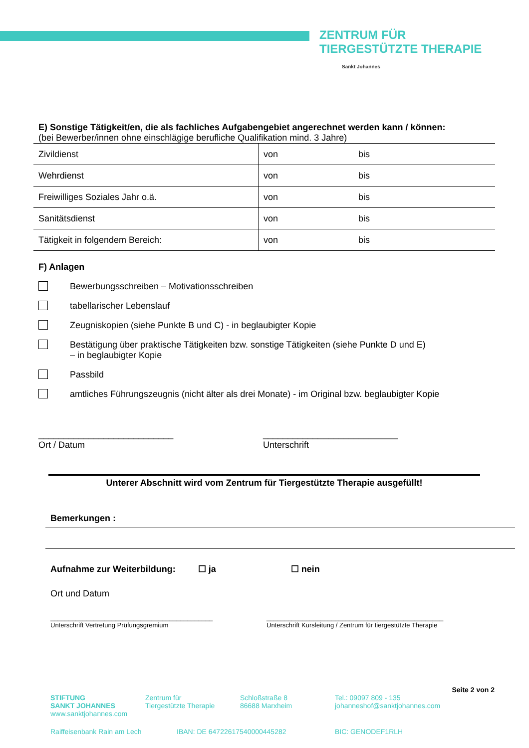ZENTRUM FÜR
TIERGESTÜTZTE THERAPIE
Sankt Johannes
E) Sonstige Tätigkeit/en, die als fachliches Aufgabengebiet angerechnet werden kann / können:
(bei Bewerber/innen ohne einschlägige berufliche Qualifikation mind. 3 Jahre)
| Zivildienst | von | bis |
| Wehrdienst | von | bis |
| Freiwilliges Soziales Jahr o.ä. | von | bis |
| Sanitätsdienst | von | bis |
| Tätigkeit in folgendem Bereich: | von | bis |
F) Anlagen
Bewerbungsschreiben – Motivationsschreiben
tabellarischer Lebenslauf
Zeugniskopien (siehe Punkte B und C) - in beglaubigter Kopie
Bestätigung über praktische Tätigkeiten bzw. sonstige Tätigkeiten (siehe Punkte D und E)
– in beglaubigter Kopie
Passbild
amtliches Führungszeugnis (nicht älter als drei Monate) - im Original bzw. beglaubigter Kopie
___________________________
Ort / Datum
___________________________
Unterschrift
Unterer Abschnitt wird vom Zentrum für Tiergestützte Therapie ausgefüllt!
Bemerkungen :
Aufnahme zur Weiterbildung: ☐ ja ☐ nein
Ort und Datum
_____________________________________________
Unterschrift Vertretung Prüfungsgremium
_________________________________________________
Unterschrift Kursleitung / Zentrum für tiergestützte Therapie
Seite 2 von 2
STIFTUNG
SANKT JOHANNES
www.sanktjohannes.com
Zentrum für
Tiergestützte Therapie
Schloßstraße 8
86688 Marxheim
Tel.: 09097 809 - 135
johanneshof@sanktjohannes.com
Raiffeisenbank Rain am Lech IBAN: DE 64722617540000445282 BIC: GENODEF1RLH